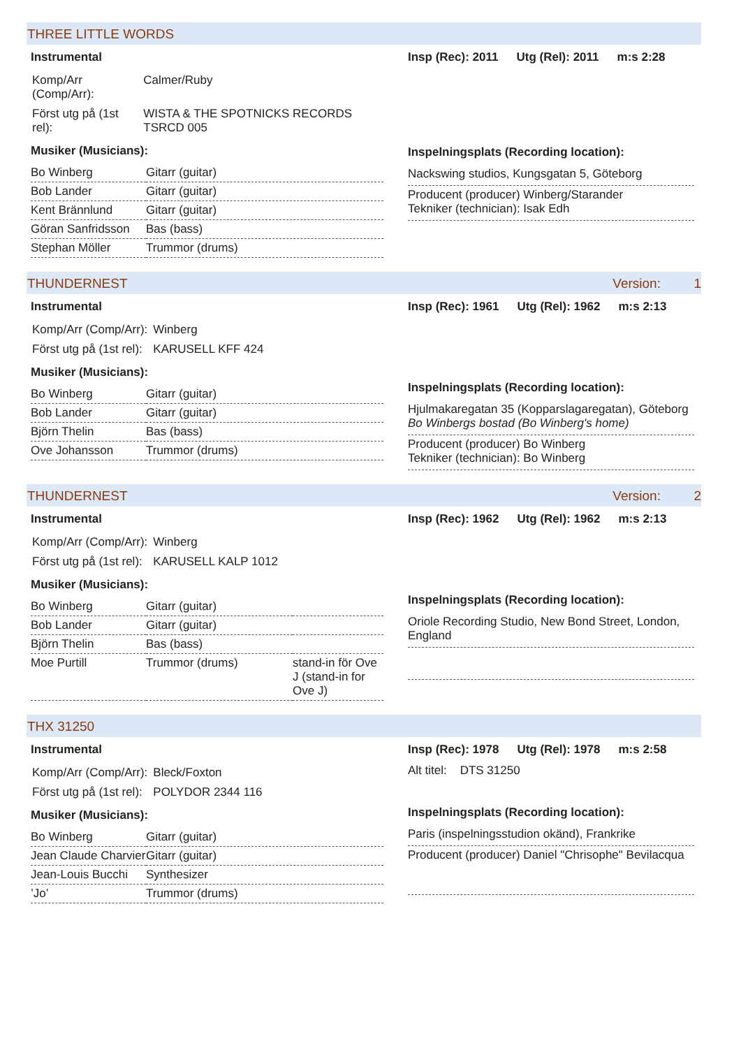THREE LITTLE WORDS
Instrumental
| Komp/Arr (Comp/Arr): | Calmer/Ruby |
| Först utg på (1st rel): | WISTA & THE SPOTNICKS RECORDS TSRCD 005 |
Musiker (Musicians):
| Bo Winberg | Gitarr (guitar) |
| Bob Lander | Gitarr (guitar) |
| Kent Brännlund | Gitarr (guitar) |
| Göran Sanfridsson | Bas (bass) |
| Stephan Möller | Trummor (drums) |
Insp (Rec): 2011 Utg (Rel): 2011 m:s 2:28
Inspelningsplats (Recording location):
Nackswing studios, Kungsgatan 5, Göteborg
Producent (producer) Winberg/Starander
Tekniker (technician): Isak Edh
THUNDERNEST Version: 1
Instrumental
| Komp/Arr (Comp/Arr): | Winberg |
| Först utg på (1st rel): | KARUSELL KFF 424 |
Musiker (Musicians):
| Bo Winberg | Gitarr (guitar) |
| Bob Lander | Gitarr (guitar) |
| Björn Thelin | Bas (bass) |
| Ove Johansson | Trummor (drums) |
Insp (Rec): 1961 Utg (Rel): 1962 m:s 2:13
Inspelningsplats (Recording location):
Hjulmakaregatan 35 (Kopparslagaregatan), Göteborg
Bo Winbergs bostad (Bo Winberg's home)
Producent (producer) Bo Winberg
Tekniker (technician): Bo Winberg
THUNDERNEST Version: 2
Instrumental
| Komp/Arr (Comp/Arr): | Winberg |
| Först utg på (1st rel): | KARUSELL KALP 1012 |
Musiker (Musicians):
| Bo Winberg | Gitarr (guitar) | |
| Bob Lander | Gitarr (guitar) | |
| Björn Thelin | Bas (bass) | |
| Moe Purtill | Trummor (drums) | stand-in för Ove J (stand-in for Ove J) |
Insp (Rec): 1962 Utg (Rel): 1962 m:s 2:13
Inspelningsplats (Recording location):
Oriole Recording Studio, New Bond Street, London, England
THX 31250
Instrumental
| Komp/Arr (Comp/Arr): | Bleck/Foxton |
| Först utg på (1st rel): | POLYDOR 2344 116 |
Musiker (Musicians):
| Bo Winberg | Gitarr (guitar) |
| Jean Claude Charvier | Gitarr (guitar) |
| Jean-Louis Bucchi | Synthesizer |
| ’Jo’ | Trummor (drums) |
Insp (Rec): 1978 Utg (Rel): 1978 m:s 2:58
Alt titel: DTS 31250
Inspelningsplats (Recording location):
Paris (inspelningsstudion okänd), Frankrike
Producent (producer) Daniel "Chrisophe" Bevilacqua